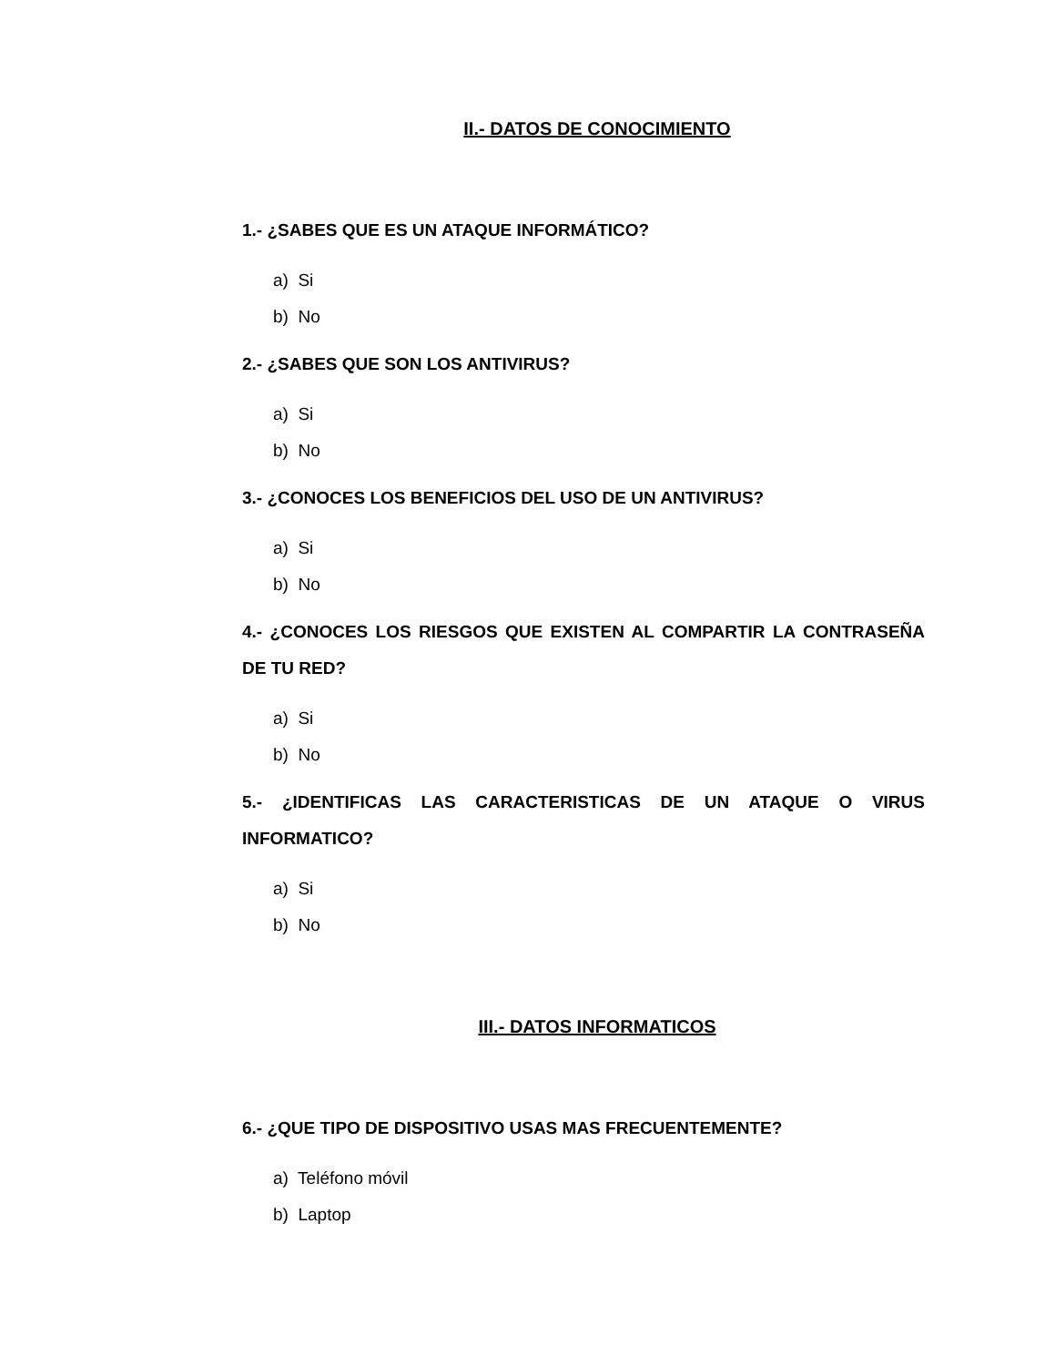II.- DATOS DE CONOCIMIENTO
1.- ¿SABES QUE ES UN ATAQUE INFORMÁTICO?
a) Si
b) No
2.- ¿SABES QUE SON LOS ANTIVIRUS?
a) Si
b) No
3.- ¿CONOCES LOS BENEFICIOS DEL USO DE UN ANTIVIRUS?
a) Si
b) No
4.- ¿CONOCES LOS RIESGOS QUE EXISTEN AL COMPARTIR LA CONTRASEÑA DE TU RED?
a) Si
b) No
5.- ¿IDENTIFICAS LAS CARACTERISTICAS DE UN ATAQUE O VIRUS INFORMATICO?
a) Si
b) No
III.- DATOS INFORMATICOS
6.- ¿QUE TIPO DE DISPOSITIVO USAS MAS FRECUENTEMENTE?
a) Teléfono móvil
b) Laptop